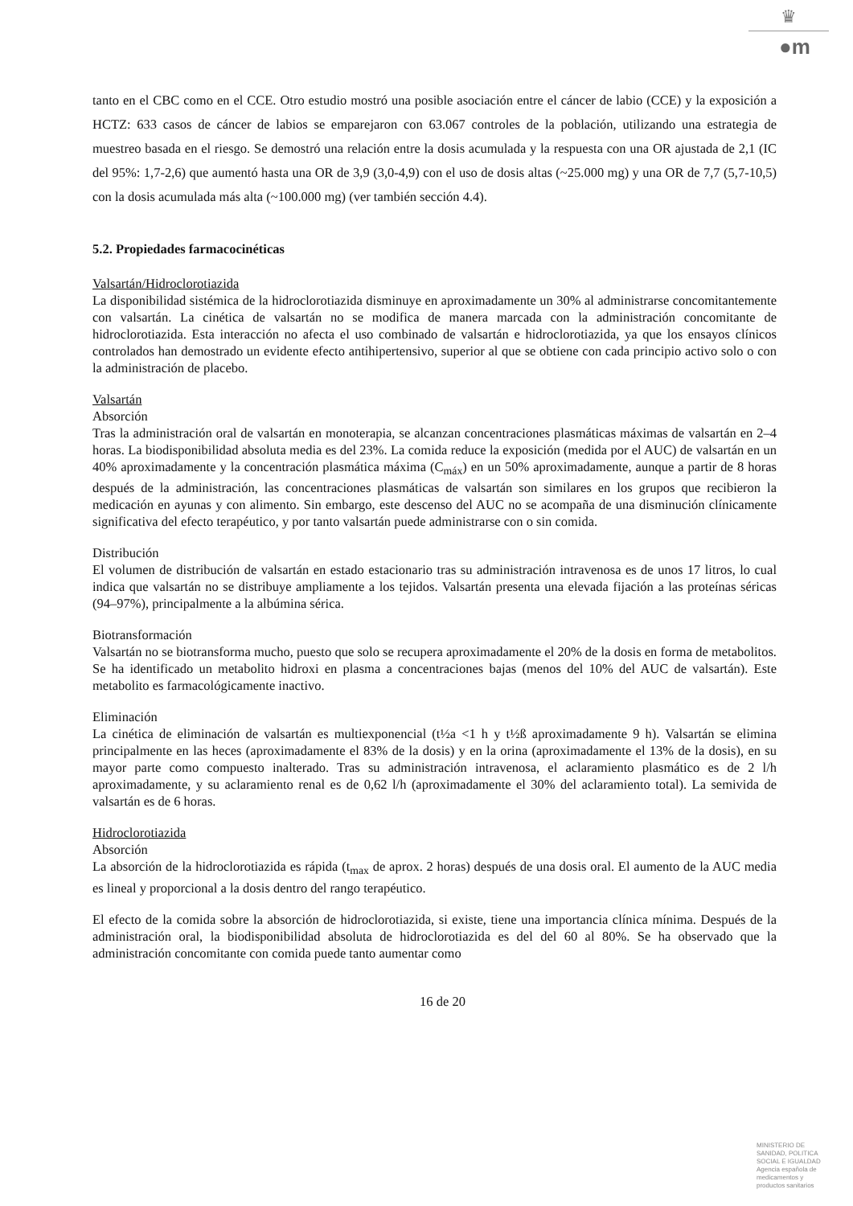♛
●m
tanto en el CBC como en el CCE. Otro estudio mostró una posible asociación entre el cáncer de labio (CCE) y la exposición a HCTZ: 633 casos de cáncer de labios se emparejaron con 63.067 controles de la población, utilizando una estrategia de muestreo basada en el riesgo. Se demostró una relación entre la dosis acumulada y la respuesta con una OR ajustada de 2,1 (IC del 95%: 1,7-2,6) que aumentó hasta una OR de 3,9 (3,0-4,9) con el uso de dosis altas (~25.000 mg) y una OR de 7,7 (5,7-10,5) con la dosis acumulada más alta (~100.000 mg) (ver también sección 4.4).
5.2. Propiedades farmacocinéticas
Valsartán/Hidroclorotiazida
La disponibilidad sistémica de la hidroclorotiazida disminuye en aproximadamente un 30% al administrarse concomitantemente con valsartán. La cinética de valsartán no se modifica de manera marcada con la administración concomitante de hidroclorotiazida. Esta interacción no afecta el uso combinado de valsartán e hidroclorotiazida, ya que los ensayos clínicos controlados han demostrado un evidente efecto antihipertensivo, superior al que se obtiene con cada principio activo solo o con la administración de placebo.
Valsartán
Absorción
Tras la administración oral de valsartán en monoterapia, se alcanzan concentraciones plasmáticas máximas de valsartán en 2–4 horas. La biodisponibilidad absoluta media es del 23%. La comida reduce la exposición (medida por el AUC) de valsartán en un 40% aproximadamente y la concentración plasmática máxima (C<sub>máx</sub>) en un 50% aproximadamente, aunque a partir de 8 horas después de la administración, las concentraciones plasmáticas de valsartán son similares en los grupos que recibieron la medicación en ayunas y con alimento. Sin embargo, este descenso del AUC no se acompaña de una disminución clínicamente significativa del efecto terapéutico, y por tanto valsartán puede administrarse con o sin comida.
Distribución
El volumen de distribución de valsartán en estado estacionario tras su administración intravenosa es de unos 17 litros, lo cual indica que valsartán no se distribuye ampliamente a los tejidos. Valsartán presenta una elevada fijación a las proteínas séricas (94–97%), principalmente a la albúmina sérica.
Biotransformación
Valsartán no se biotransforma mucho, puesto que solo se recupera aproximadamente el 20% de la dosis en forma de metabolitos. Se ha identificado un metabolito hidroxi en plasma a concentraciones bajas (menos del 10% del AUC de valsartán). Este metabolito es farmacológicamente inactivo.
Eliminación
La cinética de eliminación de valsartán es multiexponencial (t½a <1 h y t½ß aproximadamente 9 h). Valsartán se elimina principalmente en las heces (aproximadamente el 83% de la dosis) y en la orina (aproximadamente el 13% de la dosis), en su mayor parte como compuesto inalterado. Tras su administración intravenosa, el aclaramiento plasmático es de 2 l/h aproximadamente, y su aclaramiento renal es de 0,62 l/h (aproximadamente el 30% del aclaramiento total). La semivida de valsartán es de 6 horas.
Hidroclorotiazida
Absorción
La absorción de la hidroclorotiazida es rápida (t<sub>max</sub> de aprox. 2 horas) después de una dosis oral. El aumento de la AUC media es lineal y proporcional a la dosis dentro del rango terapéutico.
El efecto de la comida sobre la absorción de hidroclorotiazida, si existe, tiene una importancia clínica mínima. Después de la administración oral, la biodisponibilidad absoluta de hidroclorotiazida es del del 60 al 80%. Se ha observado que la administración concomitante con comida puede tanto aumentar como
16 de 20
MINISTERIO DE
SANIDAD, POLITICA
SOCIAL E IGUALDAD
Agencia española de
medicamentos y
productos sanitarios